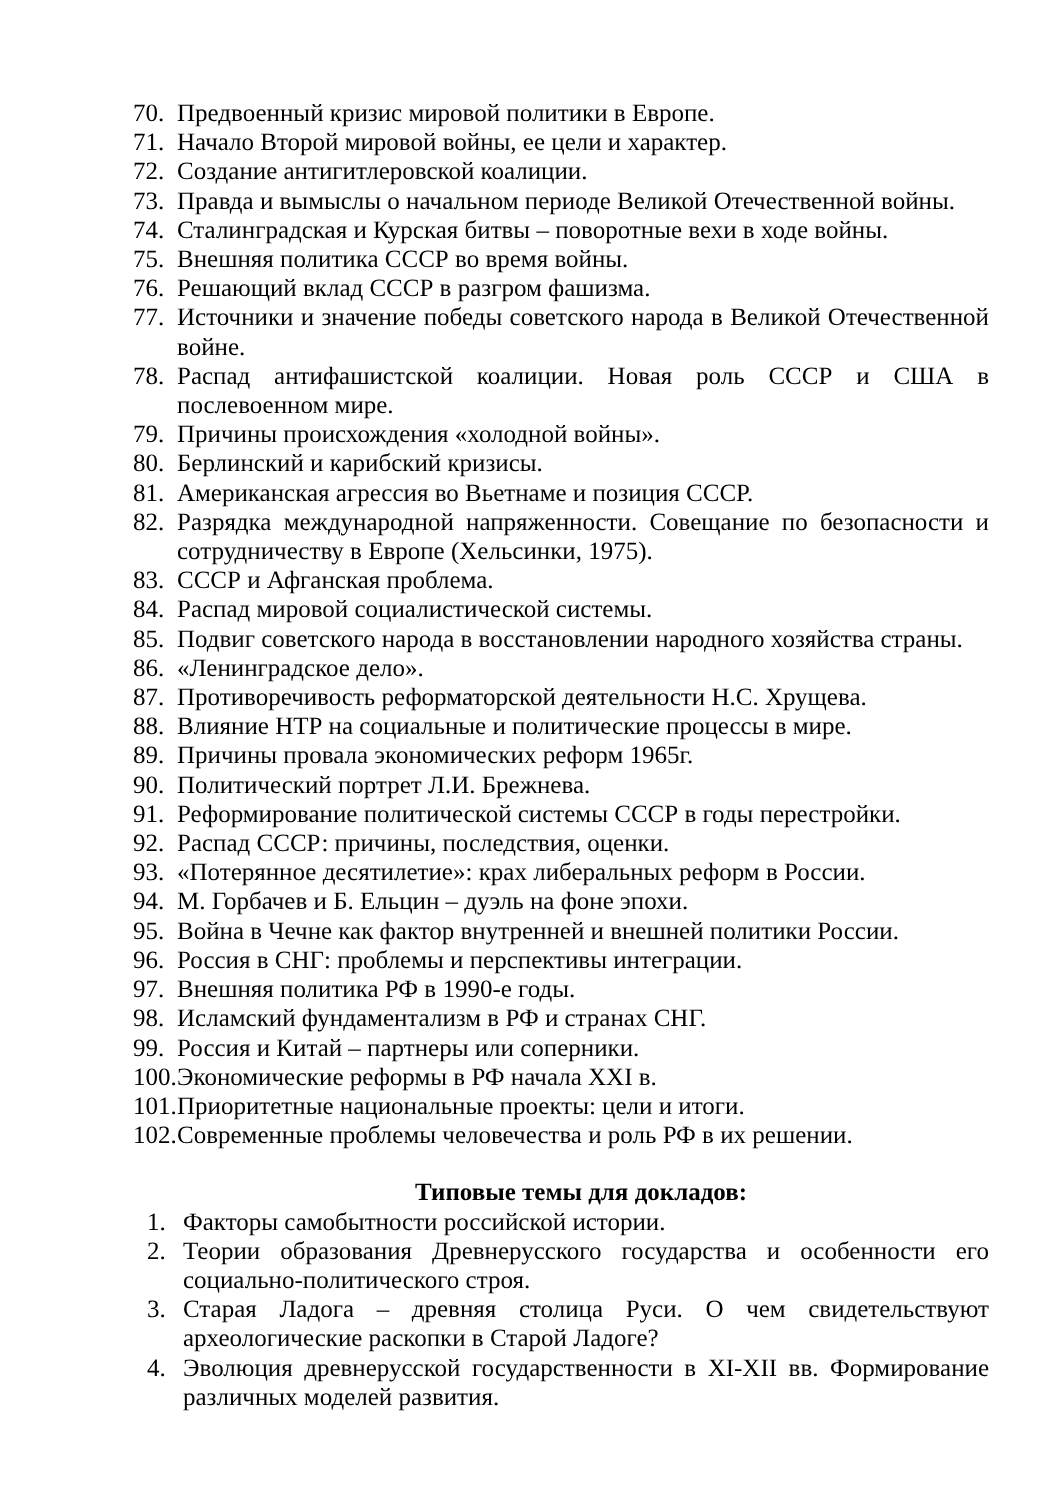70. Предвоенный кризис мировой политики в Европе.
71. Начало Второй мировой войны, ее цели и характер.
72. Создание антигитлеровской коалиции.
73. Правда и вымыслы о начальном периоде Великой Отечественной войны.
74. Сталинградская и Курская битвы – поворотные вехи в ходе войны.
75. Внешняя политика СССР во время войны.
76. Решающий вклад СССР в разгром фашизма.
77. Источники и значение победы советского народа в Великой Отечественной войне.
78. Распад антифашистской коалиции. Новая роль СССР и США в послевоенном мире.
79. Причины происхождения «холодной войны».
80. Берлинский и карибский кризисы.
81. Американская агрессия во Вьетнаме и позиция СССР.
82. Разрядка международной напряженности. Совещание по безопасности и сотрудничеству в Европе (Хельсинки, 1975).
83. СССР и Афганская проблема.
84. Распад мировой социалистической системы.
85. Подвиг советского народа в восстановлении народного хозяйства страны.
86. «Ленинградское дело».
87. Противоречивость реформаторской деятельности Н.С. Хрущева.
88. Влияние НТР на социальные и политические процессы в мире.
89. Причины провала экономических реформ 1965г.
90. Политический портрет Л.И. Брежнева.
91. Реформирование политической системы СССР в годы перестройки.
92. Распад СССР: причины, последствия, оценки.
93. «Потерянное десятилетие»: крах либеральных реформ в России.
94. М. Горбачев и Б. Ельцин – дуэль на фоне эпохи.
95. Война в Чечне как фактор внутренней и внешней политики России.
96. Россия в СНГ: проблемы и перспективы интеграции.
97. Внешняя политика РФ в 1990-е годы.
98. Исламский фундаментализм в РФ и странах СНГ.
99. Россия и Китай – партнеры или соперники.
100. Экономические реформы в РФ начала XXI в.
101. Приоритетные национальные проекты: цели и итоги.
102. Современные проблемы человечества и роль РФ в их решении.
Типовые темы для докладов:
1. Факторы самобытности российской истории.
2. Теории образования Древнерусского государства и особенности его социально-политического строя.
3. Старая Ладога – древняя столица Руси. О чем свидетельствуют археологические раскопки в Старой Ладоге?
4. Эволюция древнерусской государственности в XI-XII вв. Формирование различных моделей развития.